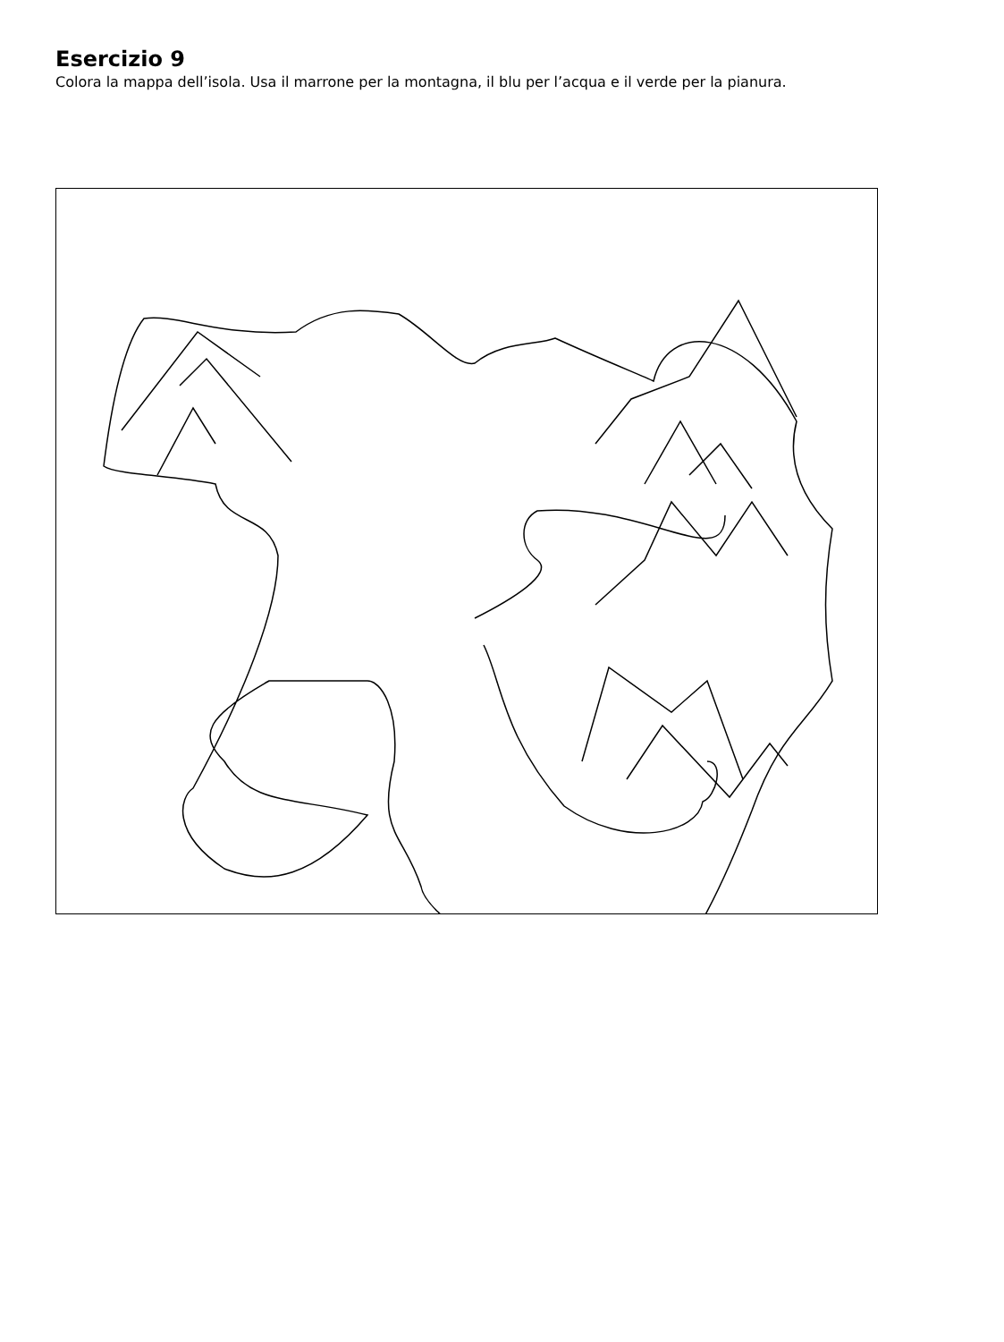Esercizio 9
Colora la mappa dell’isola. Usa il marrone per la montagna, il blu per l’acqua e il verde per la pianura.